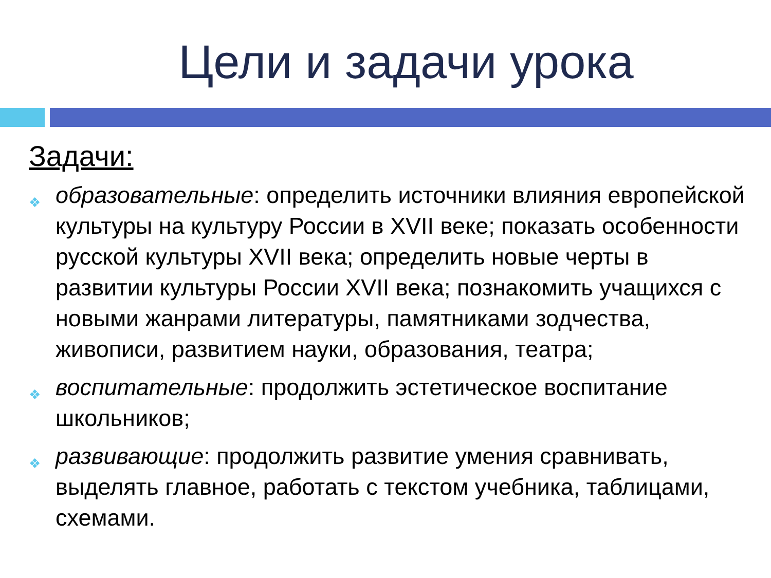Цели и задачи урока
Задачи:
❖ образовательные: определить источники влияния европейской культуры на культуру России в XVII веке; показать особенности русской культуры XVII века; определить новые черты в развитии культуры России XVII века; познакомить учащихся с новыми жанрами литературы, памятниками зодчества, живописи, развитием науки, образования, театра;
❖ воспитательные: продолжить эстетическое воспитание школьников;
❖ развивающие: продолжить развитие умения сравнивать, выделять главное, работать с текстом учебника, таблицами, схемами.